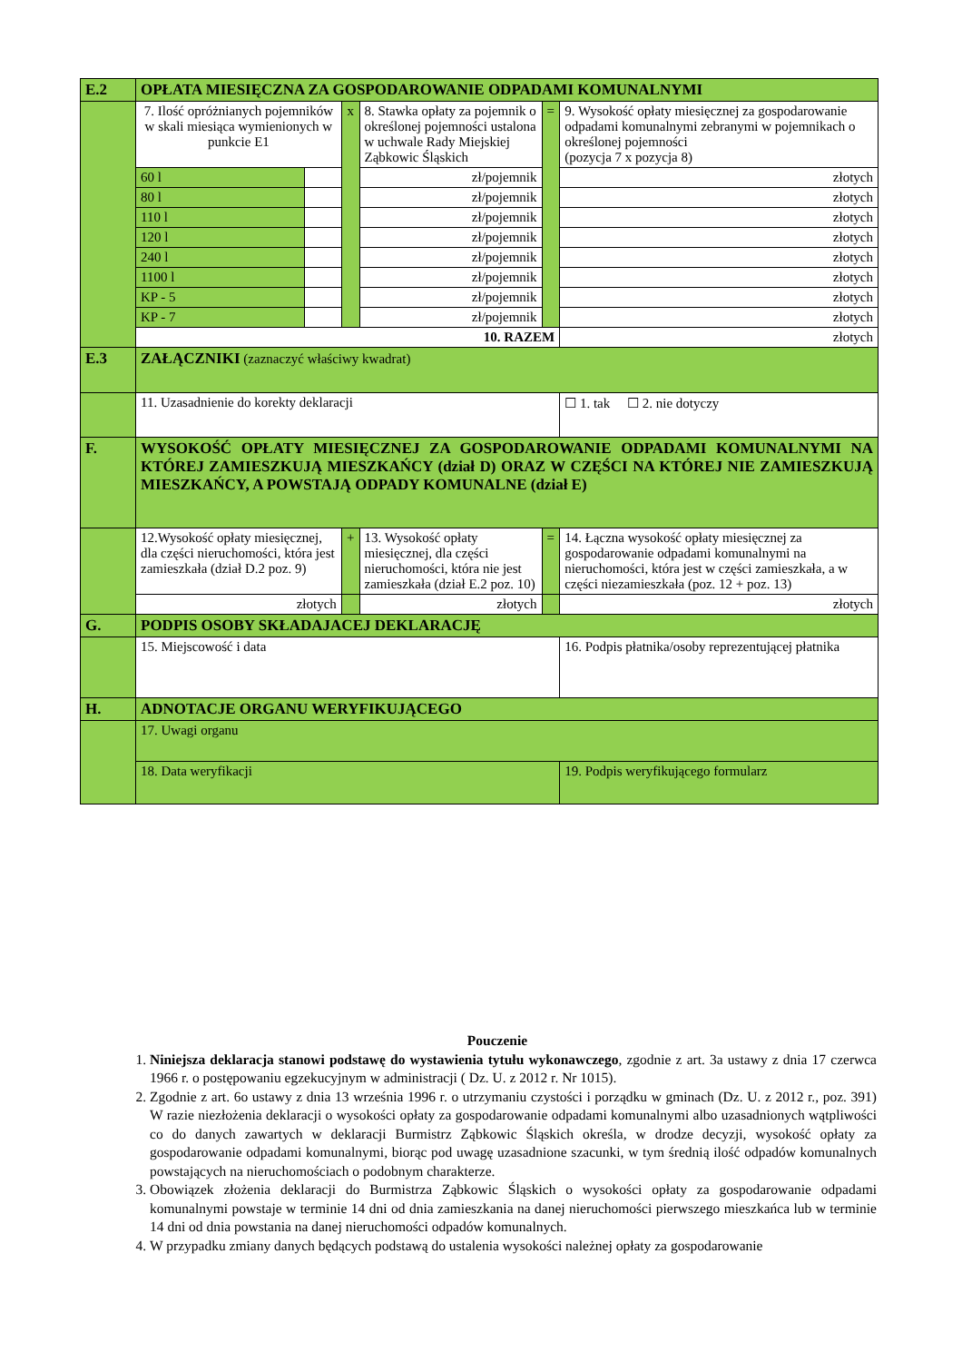| E.2 | OPŁATA MIESIĘCZNA ZA GOSPODAROWANIE ODPADAMI KOMUNALNYMI | | | | | |
| | 7. Ilość opróżnianych pojemników w skali miesiąca wymienionych w punkcie E1 | | x | 8. Stawka opłaty za pojemnik o określonej pojemności ustalona w uchwale Rady Miejskiej Ząbkowic Śląskich | = | 9. Wysokość opłaty miesięcznej za gospodarowanie odpadami komunalnymi zebranymi w pojemnikach o określonej pojemności (pozycja 7 x pozycja 8) |
| | 60 l | | | zł/pojemnik | | złotych |
| | 80 l | | | zł/pojemnik | | złotych |
| | 110 l | | | zł/pojemnik | | złotych |
| | 120 l | | | zł/pojemnik | | złotych |
| | 240 l | | | zł/pojemnik | | złotych |
| | 1100 l | | | zł/pojemnik | | złotych |
| | KP - 5 | | | zł/pojemnik | | złotych |
| | KP - 7 | | | zł/pojemnik | | złotych |
| | 10. RAZEM | | | | | złotych |
| E.3 | ZAŁĄCZNIKI (zaznaczyć właściwy kwadrat) | | | | | |
| | 11. Uzasadnienie do korekty deklaracji | | | | | ☐ 1. tak ☐ 2. nie dotyczy |
| F. | WYSOKOŚĆ OPŁATY MIESIĘCZNEJ ZA GOSPODAROWANIE ODPADAMI KOMUNALNYMI NA KTÓREJ ZAMIESZKUJĄ MIESZKAŃCY (dział D) ORAZ W CZĘŚCI NA KTÓREJ NIE ZAMIESZKUJĄ MIESZKAŃCY, A POWSTAJĄ ODPADY KOMUNALNE (dział E) | | | | | |
| | 12.Wysokość opłaty miesięcznej, dla części nieruchomości, która jest zamieszkała (dział D.2 poz. 9) | | + | 13. Wysokość opłaty miesięcznej, dla części nieruchomości, która nie jest zamieszkała (dział E.2 poz. 10) | = | 14. Łączna wysokość opłaty miesięcznej za gospodarowanie odpadami komunalnymi na nieruchomości, która jest w części zamieszkała, a w części niezamieszkała (poz. 12 + poz. 13) |
| | złotych | | | złotych | | złotych |
| G. | PODPIS OSOBY SKŁADAJACEJ DEKLARACJĘ | | | | | |
| | 15. Miejscowość i data | | | | | 16. Podpis płatnika/osoby reprezentującej płatnika |
| H. | ADNOTACJE ORGANU WERYFIKUJĄCEGO | | | | | |
| | 17. Uwagi organu | | | | | |
| | 18. Data weryfikacji | | | | | 19. Podpis weryfikującego formularz |
Pouczenie
1. Niniejsza deklaracja stanowi podstawę do wystawienia tytułu wykonawczego, zgodnie z art. 3a ustawy z dnia 17 czerwca 1966 r. o postępowaniu egzekucyjnym w administracji ( Dz. U. z 2012 r. Nr 1015).
2. Zgodnie z art. 6o ustawy z dnia 13 września 1996 r. o utrzymaniu czystości i porządku w gminach (Dz. U. z 2012 r., poz. 391) W razie niezłożenia deklaracji o wysokości opłaty za gospodarowanie odpadami komunalnymi albo uzasadnionych wątpliwości co do danych zawartych w deklaracji Burmistrz Ząbkowic Śląskich określa, w drodze decyzji, wysokość opłaty za gospodarowanie odpadami komunalnymi, biorąc pod uwagę uzasadnione szacunki, w tym średnią ilość odpadów komunalnych powstających na nieruchomościach o podobnym charakterze.
3. Obowiązek złożenia deklaracji do Burmistrza Ząbkowic Śląskich o wysokości opłaty za gospodarowanie odpadami komunalnymi powstaje w terminie 14 dni od dnia zamieszkania na danej nieruchomości pierwszego mieszkańca lub w terminie 14 dni od dnia powstania na danej nieruchomości odpadów komunalnych.
4. W przypadku zmiany danych będących podstawą do ustalenia wysokości należnej opłaty za gospodarowanie